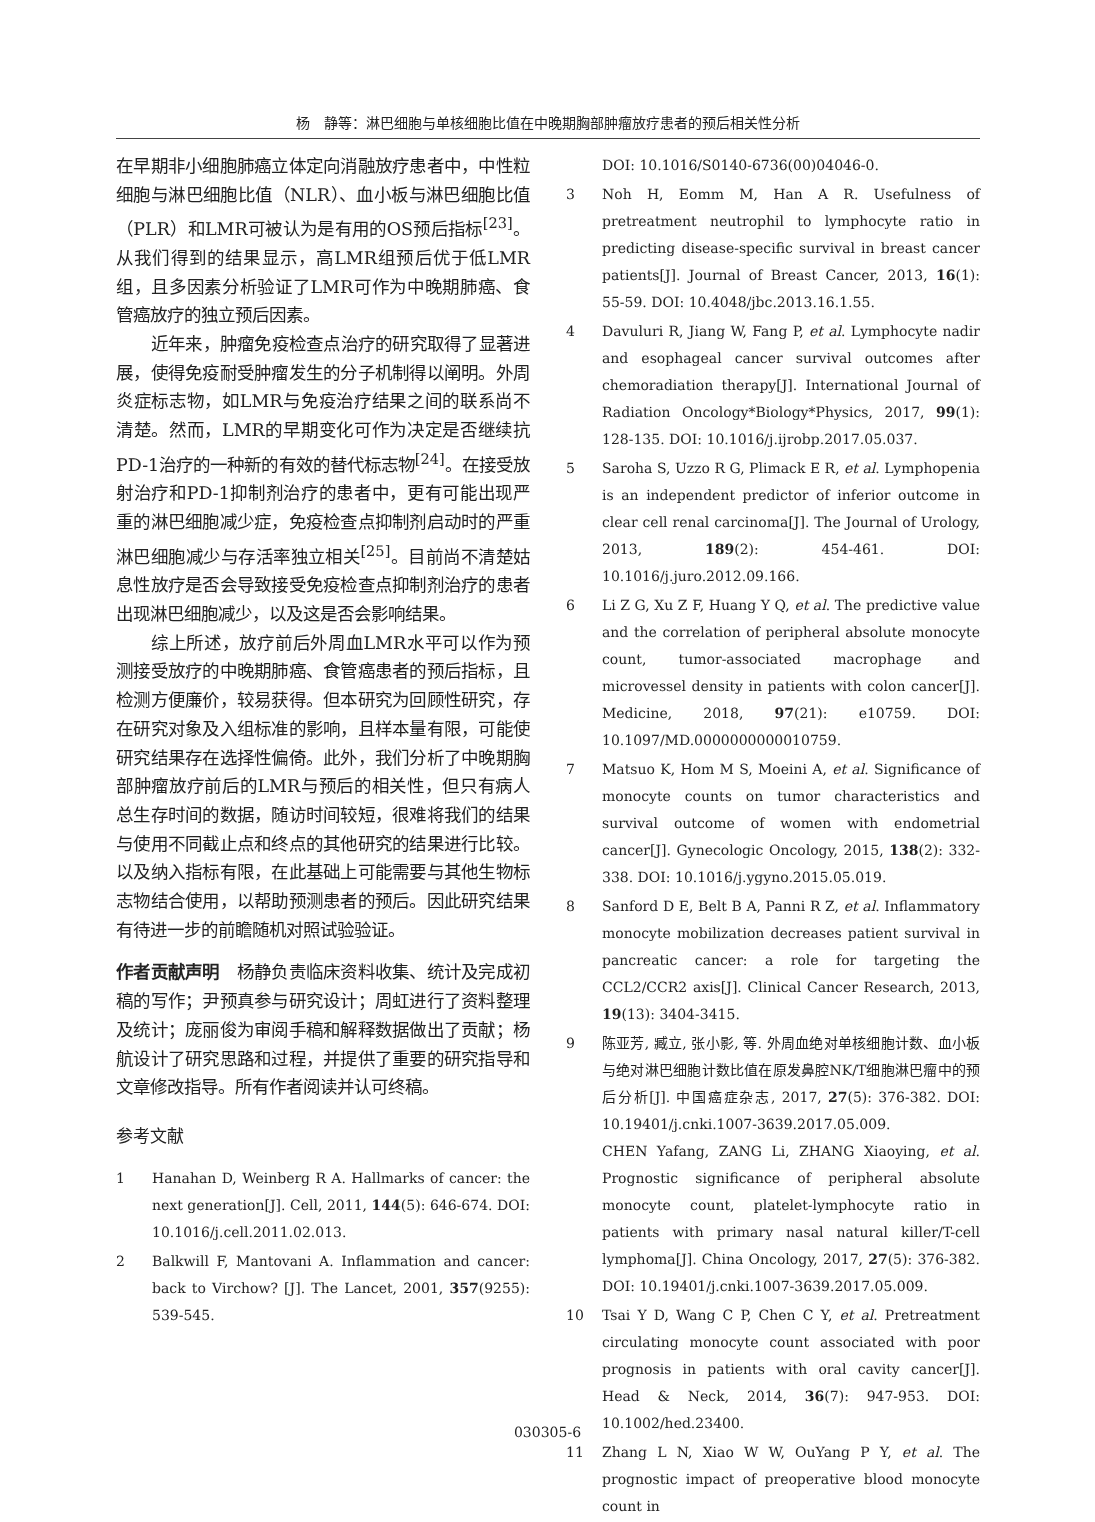杨　静等：淋巴细胞与单核细胞比值在中晚期胸部肿瘤放疗患者的预后相关性分析
在早期非小细胞肺癌立体定向消融放疗患者中，中性粒细胞与淋巴细胞比值（NLR）、血小板与淋巴细胞比值（PLR）和LMR可被认为是有用的OS预后指标<sup>[23]</sup>。从我们得到的结果显示，高LMR组预后优于低LMR组，且多因素分析验证了LMR可作为中晚期肺癌、食管癌放疗的独立预后因素。
近年来，肿瘤免疫检查点治疗的研究取得了显著进展，使得免疫耐受肿瘤发生的分子机制得以阐明。外周炎症标志物，如LMR与免疫治疗结果之间的联系尚不清楚。然而，LMR的早期变化可作为决定是否继续抗PD-1治疗的一种新的有效的替代标志物<sup>[24]</sup>。在接受放射治疗和PD-1抑制剂治疗的患者中，更有可能出现严重的淋巴细胞减少症，免疫检查点抑制剂启动时的严重淋巴细胞减少与存活率独立相关<sup>[25]</sup>。目前尚不清楚姑息性放疗是否会导致接受免疫检查点抑制剂治疗的患者出现淋巴细胞减少，以及这是否会影响结果。
综上所述，放疗前后外周血LMR水平可以作为预测接受放疗的中晚期肺癌、食管癌患者的预后指标，且检测方便廉价，较易获得。但本研究为回顾性研究，存在研究对象及入组标准的影响，且样本量有限，可能使研究结果存在选择性偏倚。此外，我们分析了中晚期胸部肿瘤放疗前后的LMR与预后的相关性，但只有病人总生存时间的数据，随访时间较短，很难将我们的结果与使用不同截止点和终点的其他研究的结果进行比较。以及纳入指标有限，在此基础上可能需要与其他生物标志物结合使用，以帮助预测患者的预后。因此研究结果有待进一步的前瞻随机对照试验验证。
作者贡献声明　杨静负责临床资料收集、统计及完成初稿的写作；尹预真参与研究设计；周虹进行了资料整理及统计；庞丽俊为审阅手稿和解释数据做出了贡献；杨航设计了研究思路和过程，并提供了重要的研究指导和文章修改指导。所有作者阅读并认可终稿。
参考文献
1 Hanahan D, Weinberg R A. Hallmarks of cancer: the next generation[J]. Cell, 2011, 144(5): 646-674. DOI: 10.1016/j.cell.2011.02.013.
2 Balkwill F, Mantovani A. Inflammation and cancer: back to Virchow? [J]. The Lancet, 2001, 357(9255): 539-545.
DOI: 10.1016/S0140-6736(00)04046-0.
3 Noh H, Eomm M, Han A R. Usefulness of pretreatment neutrophil to lymphocyte ratio in predicting disease-specific survival in breast cancer patients[J]. Journal of Breast Cancer, 2013, 16(1): 55-59. DOI: 10.4048/jbc.2013.16.1.55.
4 Davuluri R, Jiang W, Fang P, et al. Lymphocyte nadir and esophageal cancer survival outcomes after chemoradiation therapy[J]. International Journal of Radiation Oncology*Biology*Physics, 2017, 99(1): 128-135. DOI: 10.1016/j.ijrobp.2017.05.037.
5 Saroha S, Uzzo R G, Plimack E R, et al. Lymphopenia is an independent predictor of inferior outcome in clear cell renal carcinoma[J]. The Journal of Urology, 2013, 189(2): 454-461. DOI: 10.1016/j.juro.2012.09.166.
6 Li Z G, Xu Z F, Huang Y Q, et al. The predictive value and the correlation of peripheral absolute monocyte count, tumor-associated macrophage and microvessel density in patients with colon cancer[J]. Medicine, 2018, 97(21): e10759. DOI: 10.1097/MD.0000000000010759.
7 Matsuo K, Hom M S, Moeini A, et al. Significance of monocyte counts on tumor characteristics and survival outcome of women with endometrial cancer[J]. Gynecologic Oncology, 2015, 138(2): 332-338. DOI: 10.1016/j.ygyno.2015.05.019.
8 Sanford D E, Belt B A, Panni R Z, et al. Inflammatory monocyte mobilization decreases patient survival in pancreatic cancer: a role for targeting the CCL2/CCR2 axis[J]. Clinical Cancer Research, 2013, 19(13): 3404-3415.
9 陈亚芳, 臧立, 张小影, 等. 外周血绝对单核细胞计数、血小板与绝对淋巴细胞计数比值在原发鼻腔NK/T细胞淋巴瘤中的预后分析[J]. 中国癌症杂志, 2017, 27(5): 376-382. DOI: 10.19401/j.cnki.1007-3639.2017.05.009.
CHEN Yafang, ZANG Li, ZHANG Xiaoying, et al. Prognostic significance of peripheral absolute monocyte count, platelet-lymphocyte ratio in patients with primary nasal natural killer/T-cell lymphoma[J]. China Oncology, 2017, 27(5): 376-382. DOI: 10.19401/j.cnki.1007-3639.2017.05.009.
10 Tsai Y D, Wang C P, Chen C Y, et al. Pretreatment circulating monocyte count associated with poor prognosis in patients with oral cavity cancer[J]. Head & Neck, 2014, 36(7): 947-953. DOI: 10.1002/hed.23400.
11 Zhang L N, Xiao W W, OuYang P Y, et al. The prognostic impact of preoperative blood monocyte count in
030305-6